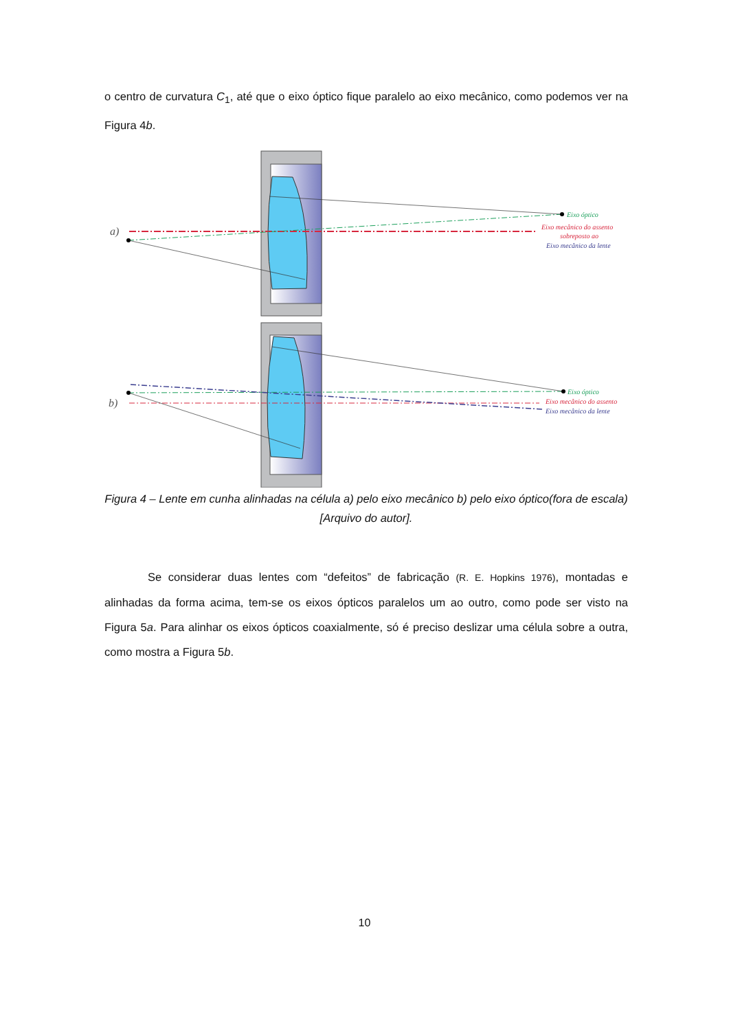o centro de curvatura C<sub>1</sub>, até que o eixo óptico fique paralelo ao eixo mecânico, como podemos ver na Figura 4b.
a)
b)
Eixo óptico
Eixo mecânico do assento
sobreposto ao
Eixo mecânico da lente
Eixo óptico
Eixo mecânico do assento
Eixo mecânico da lente
Figura 4 – Lente em cunha alinhadas na célula a) pelo eixo mecânico b) pelo eixo óptico(fora de escala) [Arquivo do autor].
Se considerar duas lentes com “defeitos” de fabricação (R. E. Hopkins 1976), montadas e alinhadas da forma acima, tem-se os eixos ópticos paralelos um ao outro, como pode ser visto na Figura 5a. Para alinhar os eixos ópticos coaxialmente, só é preciso deslizar uma célula sobre a outra, como mostra a Figura 5b.
10